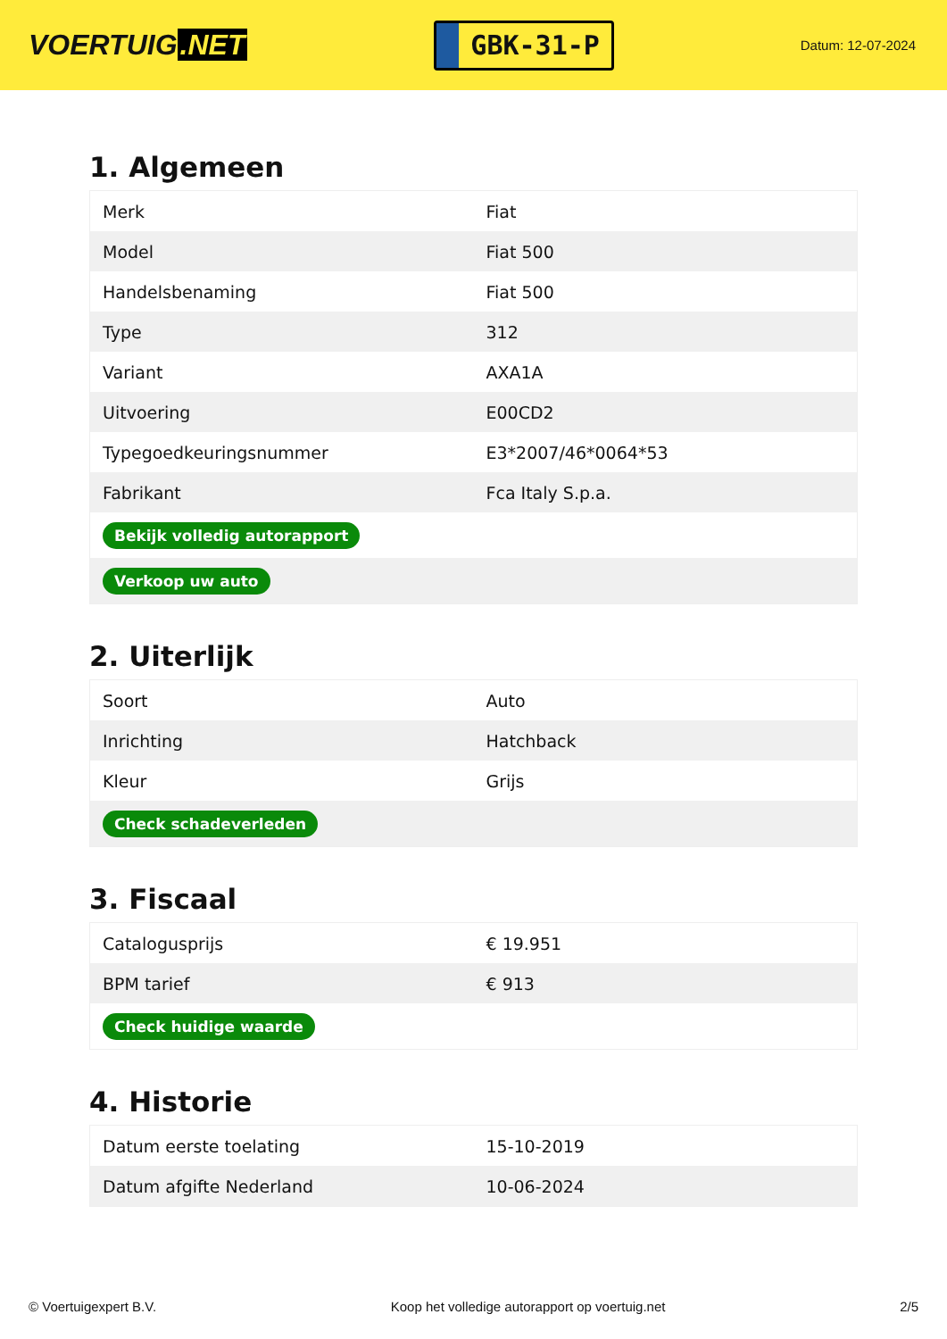VOERTUIG.NET
GBK-31-P
Datum: 12-07-2024
1. Algemeen
| Merk | Fiat |
| Model | Fiat 500 |
| Handelsbenaming | Fiat 500 |
| Type | 312 |
| Variant | AXA1A |
| Uitvoering | E00CD2 |
| Typegoedkeuringsnummer | E3*2007/46*0064*53 |
| Fabrikant | Fca Italy S.p.a. |
| Bekijk volledig autorapport | |
| Verkoop uw auto | |
2. Uiterlijk
| Soort | Auto |
| Inrichting | Hatchback |
| Kleur | Grijs |
| Check schadeverleden | |
3. Fiscaal
| Catalogusprijs | € 19.951 |
| BPM tarief | € 913 |
| Check huidige waarde | |
4. Historie
| Datum eerste toelating | 15-10-2019 |
| Datum afgifte Nederland | 10-06-2024 |
© Voertuigexpert B.V. Koop het volledige autorapport op voertuig.net 2/5